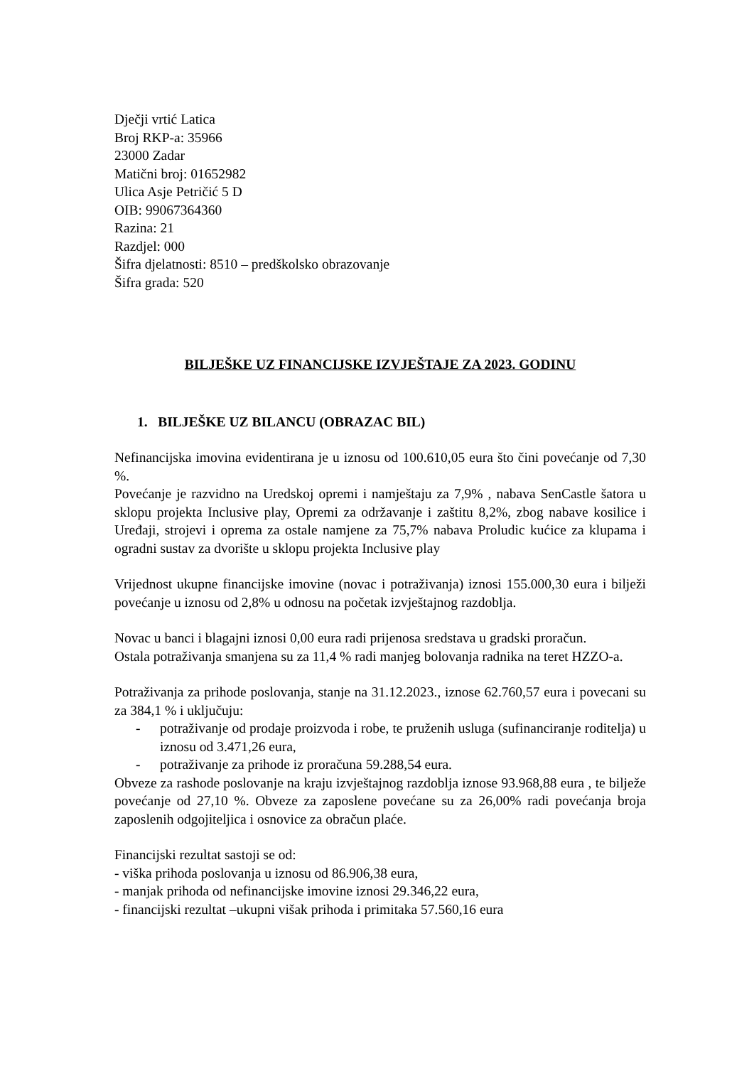Dječji vrtić Latica
Broj RKP-a: 35966
23000 Zadar
Matični broj: 01652982
Ulica Asje Petričić 5 D
OIB: 99067364360
Razina: 21
Razdjel: 000
Šifra djelatnosti: 8510 – predškolsko obrazovanje
Šifra grada: 520
BILJEŠKE UZ FINANCIJSKE IZVJEŠTAJE ZA 2023. GODINU
1. BILJEŠKE UZ BILANCU (OBRAZAC BIL)
Nefinancijska imovina evidentirana je u iznosu od 100.610,05 eura što čini povećanje od 7,30 %.
Povećanje je razvidno na Uredskoj opremi i namještaju za 7,9% , nabava SenCastle šatora u sklopu projekta Inclusive play, Opremi za održavanje i zaštitu 8,2%, zbog nabave kosilice i Uređaji, strojevi i oprema za ostale namjene za 75,7% nabava Proludic kućice za klupama i ogradni sustav za dvorište u sklopu projekta Inclusive play
Vrijednost ukupne financijske imovine (novac i potraživanja) iznosi 155.000,30 eura i bilježi povećanje u iznosu od 2,8% u odnosu na početak izvještajnog razdoblja.
Novac u banci i blagajni iznosi 0,00 eura radi prijenosa sredstava u gradski proračun.
Ostala potraživanja smanjena su za 11,4 % radi manjeg bolovanja radnika na teret HZZO-a.
Potraživanja za prihode poslovanja, stanje na 31.12.2023., iznose 62.760,57 eura i povecani su za 384,1 % i uključuju:
- potraživanje od prodaje proizvoda i robe, te pruženih usluga (sufinanciranje roditelja) u iznosu od 3.471,26 eura,
- potraživanje za prihode iz proračuna 59.288,54 eura.
Obveze za rashode poslovanje na kraju izvještajnog razdoblja iznose 93.968,88 eura , te bilježe povećanje od 27,10 %. Obveze za zaposlene povećane su za 26,00% radi povećanja broja zaposlenih odgojiteljica i osnovice za obračun plaće.
Financijski rezultat sastoji se od:
- viška prihoda poslovanja u iznosu od 86.906,38 eura,
- manjak prihoda od nefinancijske imovine iznosi 29.346,22 eura,
- financijski rezultat –ukupni višak prihoda i primitaka 57.560,16 eura